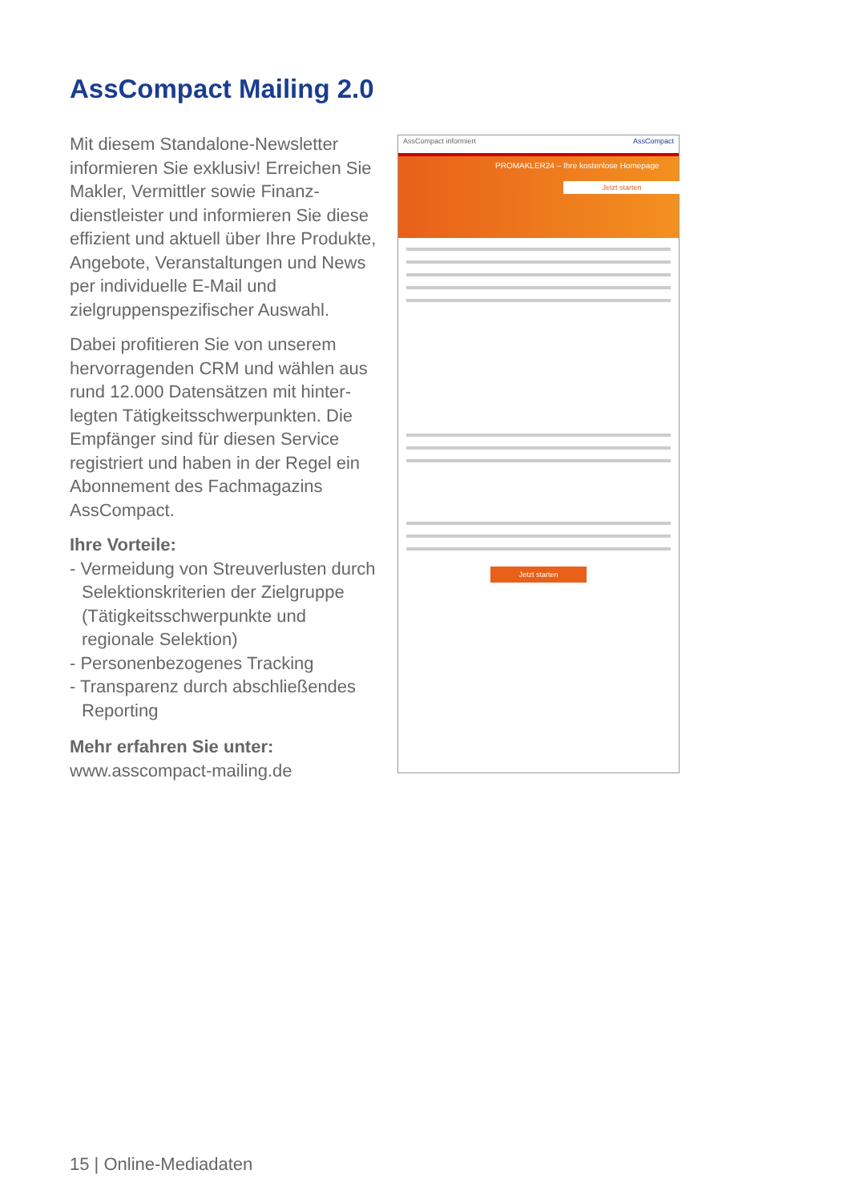AssCompact Mailing 2.0
Mit diesem Standalone-Newsletter informieren Sie exklusiv! Erreichen Sie Makler, Vermittler sowie Finanz­dienstleister und informieren Sie diese effizient und aktuell über Ihre Produkte, Angebote, Veranstaltungen und News per individuelle E-Mail und zielgruppenspezifischer Auswahl.
Dabei profitieren Sie von unserem hervorragenden CRM und wählen aus rund 12.000 Datensätzen mit hinter­legten Tätigkeitsschwerpunkten. Die Empfänger sind für diesen Service registriert und haben in der Regel ein Abonnement des Fachmagazins AssCompact.
Ihre Vorteile:
- Vermeidung von Streuverlusten durch Selektionskriterien der Zielgruppe (Tätigkeitsschwerpunkte und regionale Selektion)
- Personenbezogenes Tracking
- Transparenz durch abschließendes Reporting
Mehr erfahren Sie unter:
www.asscompact-mailing.de
AssCompact informiert AssCompact
PROMAKLER24 – Ihre kostenlose Homepage
Jetzt starten
Jetzt starten
15 | Online-Mediadaten